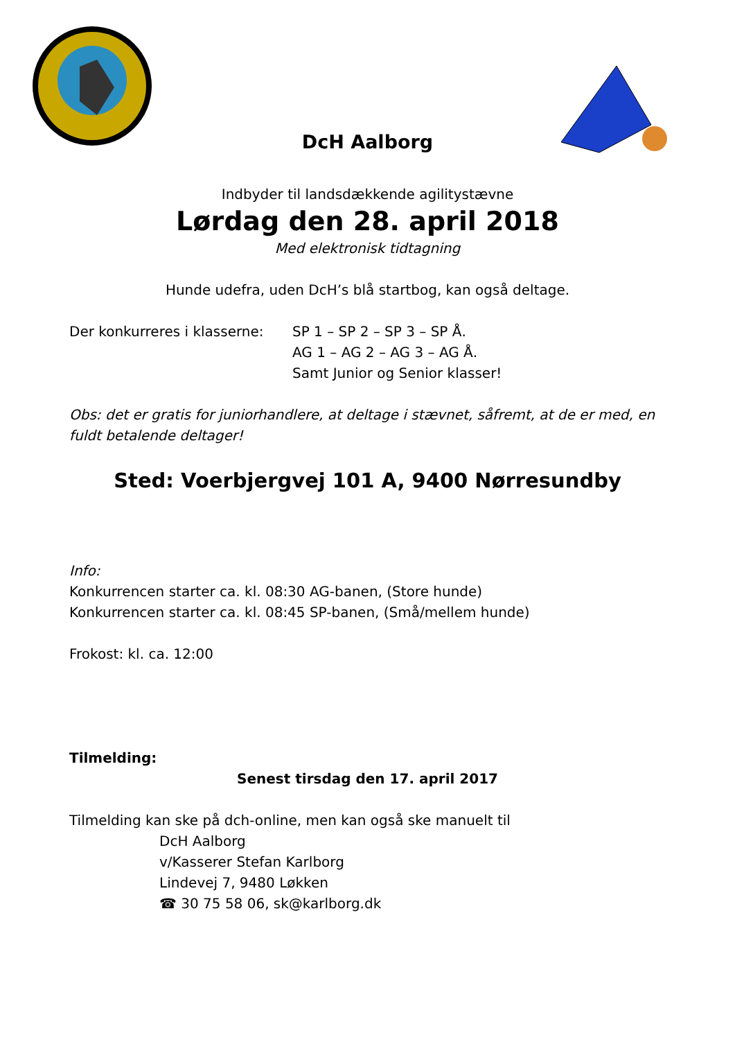DcH Aalborg
Indbyder til landsdækkende agilitystævne
Lørdag den 28. april 2018
Med elektronisk tidtagning
Hunde udefra, uden DcH’s blå startbog, kan også deltage.
Der konkurreres i klasserne:
SP 1 – SP 2 – SP 3 – SP Å.
AG 1 – AG 2 – AG 3 – AG Å.
Samt Junior og Senior klasser!
Obs: det er gratis for juniorhandlere, at deltage i stævnet, såfremt, at de er med, en fuldt betalende deltager!
Sted: Voerbjergvej 101 A, 9400 Nørresundby
Info:
Konkurrencen starter ca. kl. 08:30 AG-banen, (Store hunde)
Konkurrencen starter ca. kl. 08:45 SP-banen, (Små/mellem hunde)
Frokost: kl. ca. 12:00
Tilmelding:
Senest tirsdag den 17. april 2017
Tilmelding kan ske på dch-online, men kan også ske manuelt til
DcH Aalborg
v/Kasserer Stefan Karlborg
Lindevej 7, 9480 Løkken
☎ 30 75 58 06, sk@karlborg.dk